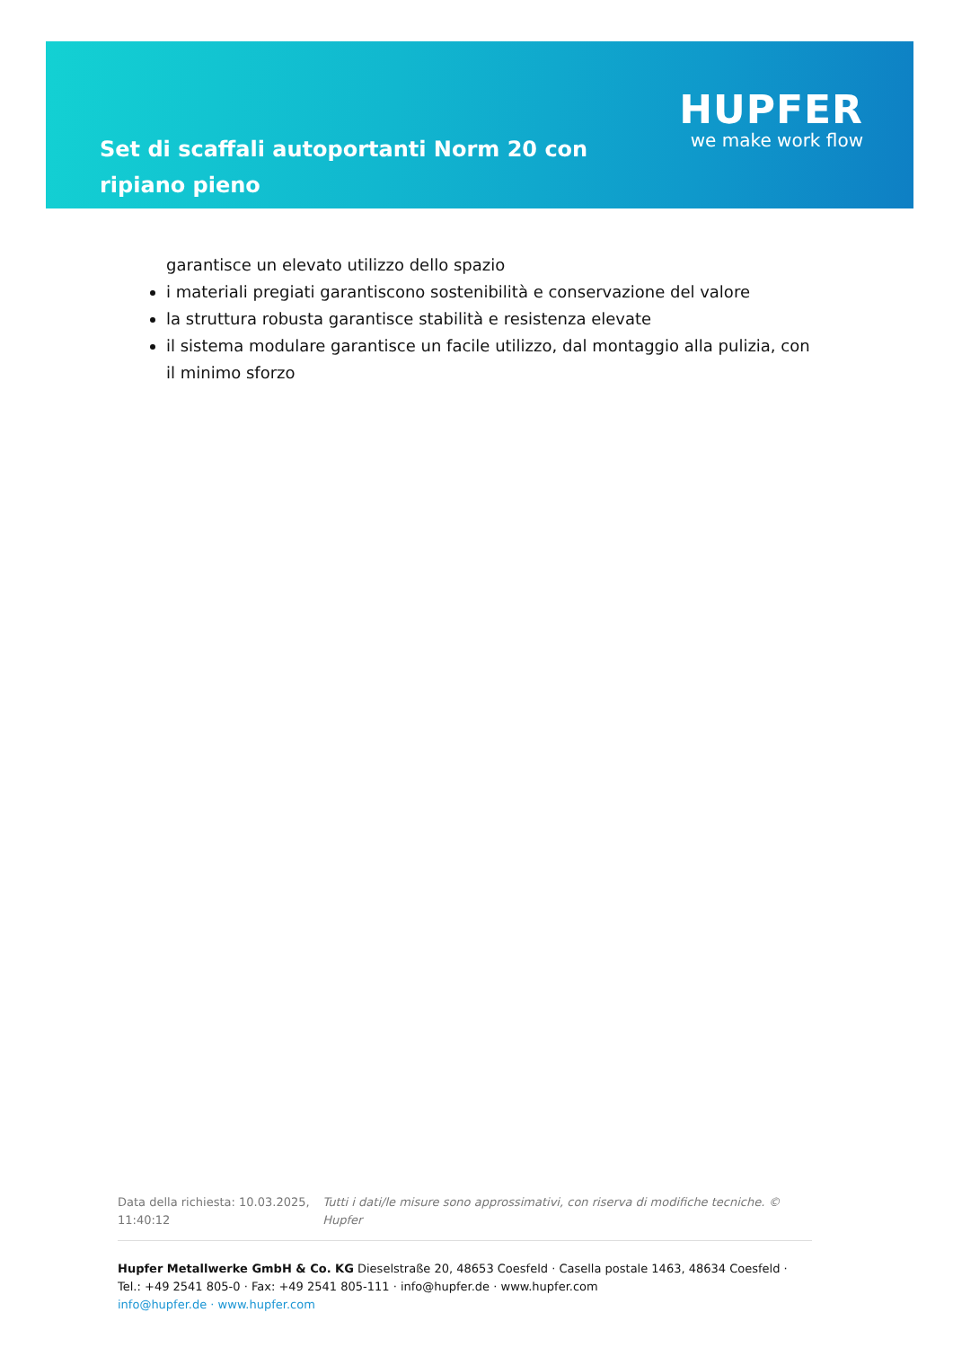Set di scaffali autoportanti Norm 20 con ripiano pieno
HUPFER
we make work flow
garantisce un elevato utilizzo dello spazio
i materiali pregiati garantiscono sostenibilità e conservazione del valore
la struttura robusta garantisce stabilità e resistenza elevate
il sistema modulare garantisce un facile utilizzo, dal montaggio alla pulizia, con il minimo sforzo
Data della richiesta: 10.03.2025, 11:40:12
Tutti i dati/le misure sono approssimativi, con riserva di modifiche tecniche. © Hupfer
Hupfer Metallwerke GmbH & Co. KG Dieselstraße 20, 48653 Coesfeld · Casella postale 1463, 48634 Coesfeld · Tel.: +49 2541 805-0 · Fax: +49 2541 805-111 · info@hupfer.de · www.hupfer.com
info@hupfer.de · www.hupfer.com